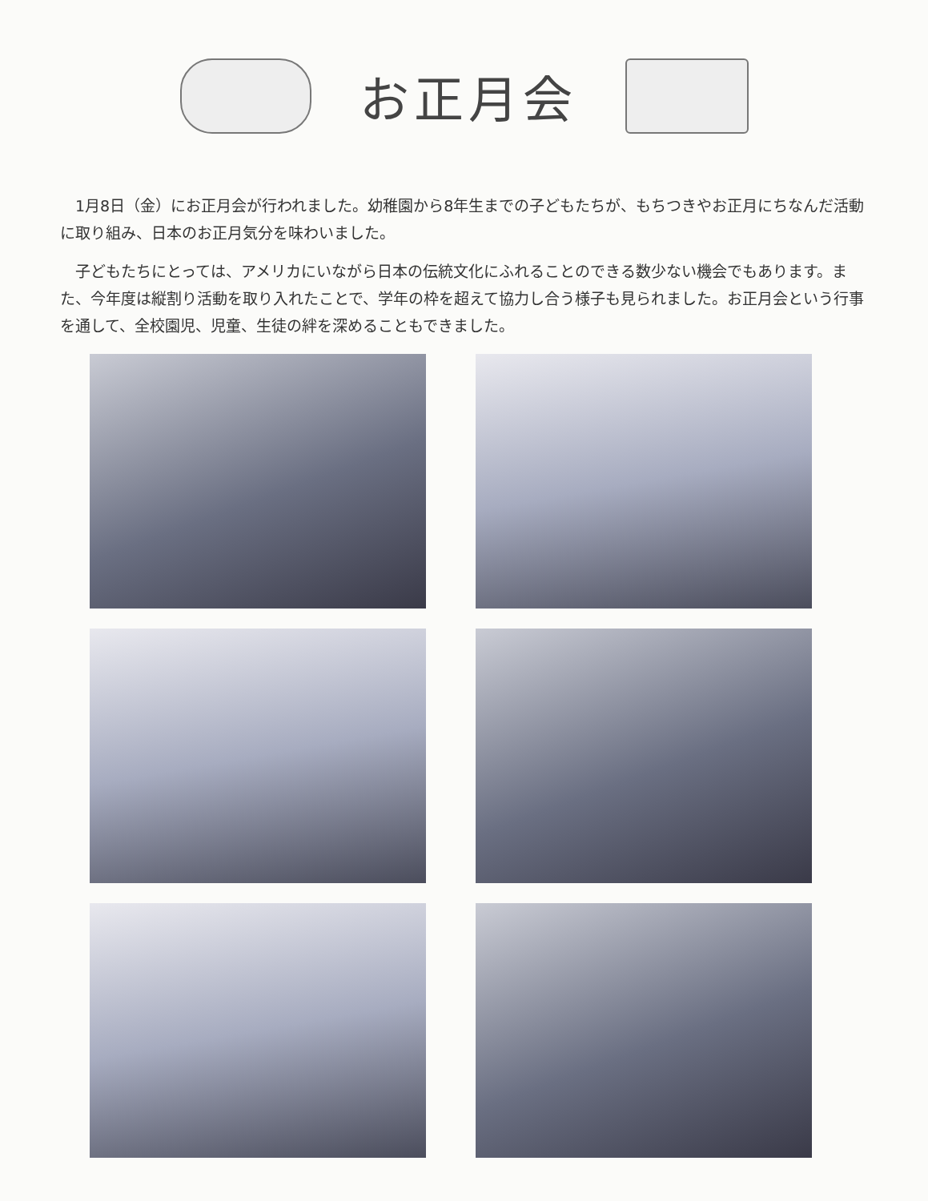お正月会
1月8日（金）にお正月会が行われました。幼稚園から8年生までの子どもたちが、もちつきやお正月にちなんだ活動に取り組み、日本のお正月気分を味わいました。
子どもたちにとっては、アメリカにいながら日本の伝統文化にふれることのできる数少ない機会でもあります。また、今年度は縦割り活動を取り入れたことで、学年の枠を超えて協力し合う様子も見られました。お正月会という行事を通して、全校園児、児童、生徒の絆を深めることもできました。